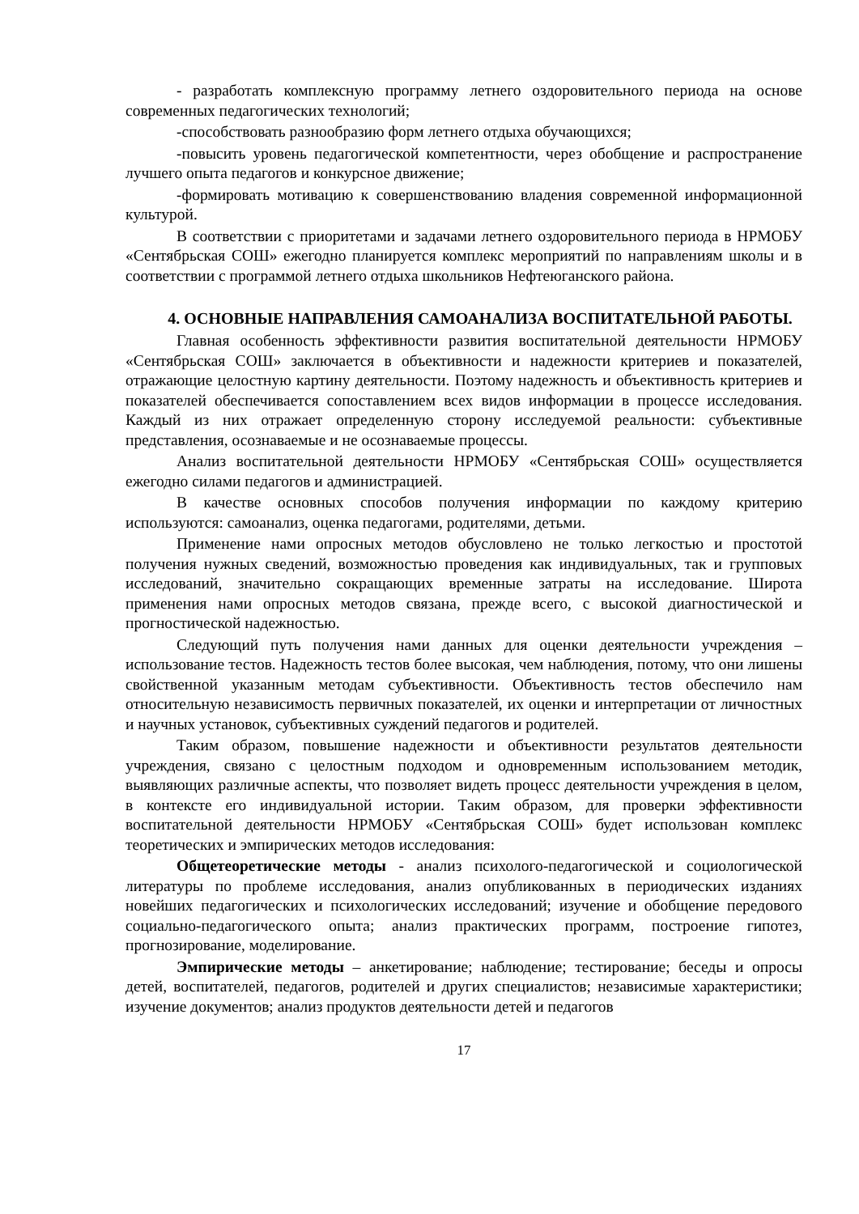- разработать комплексную программу летнего оздоровительного периода на основе современных педагогических технологий;
-способствовать разнообразию форм летнего отдыха обучающихся;
-повысить уровень педагогической компетентности, через обобщение и распространение лучшего опыта педагогов и конкурсное движение;
-формировать мотивацию к совершенствованию владения современной информационной культурой.
В соответствии с приоритетами и задачами летнего оздоровительного периода в НРМОБУ «Сентябрьская СОШ» ежегодно планируется комплекс мероприятий по направлениям школы и в соответствии с программой летнего отдыха школьников Нефтеюганского района.
4. ОСНОВНЫЕ НАПРАВЛЕНИЯ САМОАНАЛИЗА ВОСПИТАТЕЛЬНОЙ РАБОТЫ.
Главная особенность эффективности развития воспитательной деятельности НРМОБУ «Сентябрьская СОШ» заключается в объективности и надежности критериев и показателей, отражающие целостную картину деятельности. Поэтому надежность и объективность критериев и показателей обеспечивается сопоставлением всех видов информации в процессе исследования. Каждый из них отражает определенную сторону исследуемой реальности: субъективные представления, осознаваемые и не осознаваемые процессы.
Анализ воспитательной деятельности НРМОБУ «Сентябрьская СОШ» осуществляется ежегодно силами педагогов и администрацией.
В качестве основных способов получения информации по каждому критерию используются: самоанализ, оценка педагогами, родителями, детьми.
Применение нами опросных методов обусловлено не только легкостью и простотой получения нужных сведений, возможностью проведения как индивидуальных, так и групповых исследований, значительно сокращающих временные затраты на исследование. Широта применения нами опросных методов связана, прежде всего, с высокой диагностической и прогностической надежностью.
Следующий путь получения нами данных для оценки деятельности учреждения – использование тестов. Надежность тестов более высокая, чем наблюдения, потому, что они лишены свойственной указанным методам субъективности. Объективность тестов обеспечило нам относительную независимость первичных показателей, их оценки и интерпретации от личностных и научных установок, субъективных суждений педагогов и родителей.
Таким образом, повышение надежности и объективности результатов деятельности учреждения, связано с целостным подходом и одновременным использованием методик, выявляющих различные аспекты, что позволяет видеть процесс деятельности учреждения в целом, в контексте его индивидуальной истории. Таким образом, для проверки эффективности воспитательной деятельности НРМОБУ «Сентябрьская СОШ» будет использован комплекс теоретических и эмпирических методов исследования:
Общетеоретические методы - анализ психолого-педагогической и социологической литературы по проблеме исследования, анализ опубликованных в периодических изданиях новейших педагогических и психологических исследований; изучение и обобщение передового социально-педагогического опыта; анализ практических программ, построение гипотез, прогнозирование, моделирование.
Эмпирические методы – анкетирование; наблюдение; тестирование; беседы и опросы детей, воспитателей, педагогов, родителей и других специалистов; независимые характеристики; изучение документов; анализ продуктов деятельности детей и педагогов
17